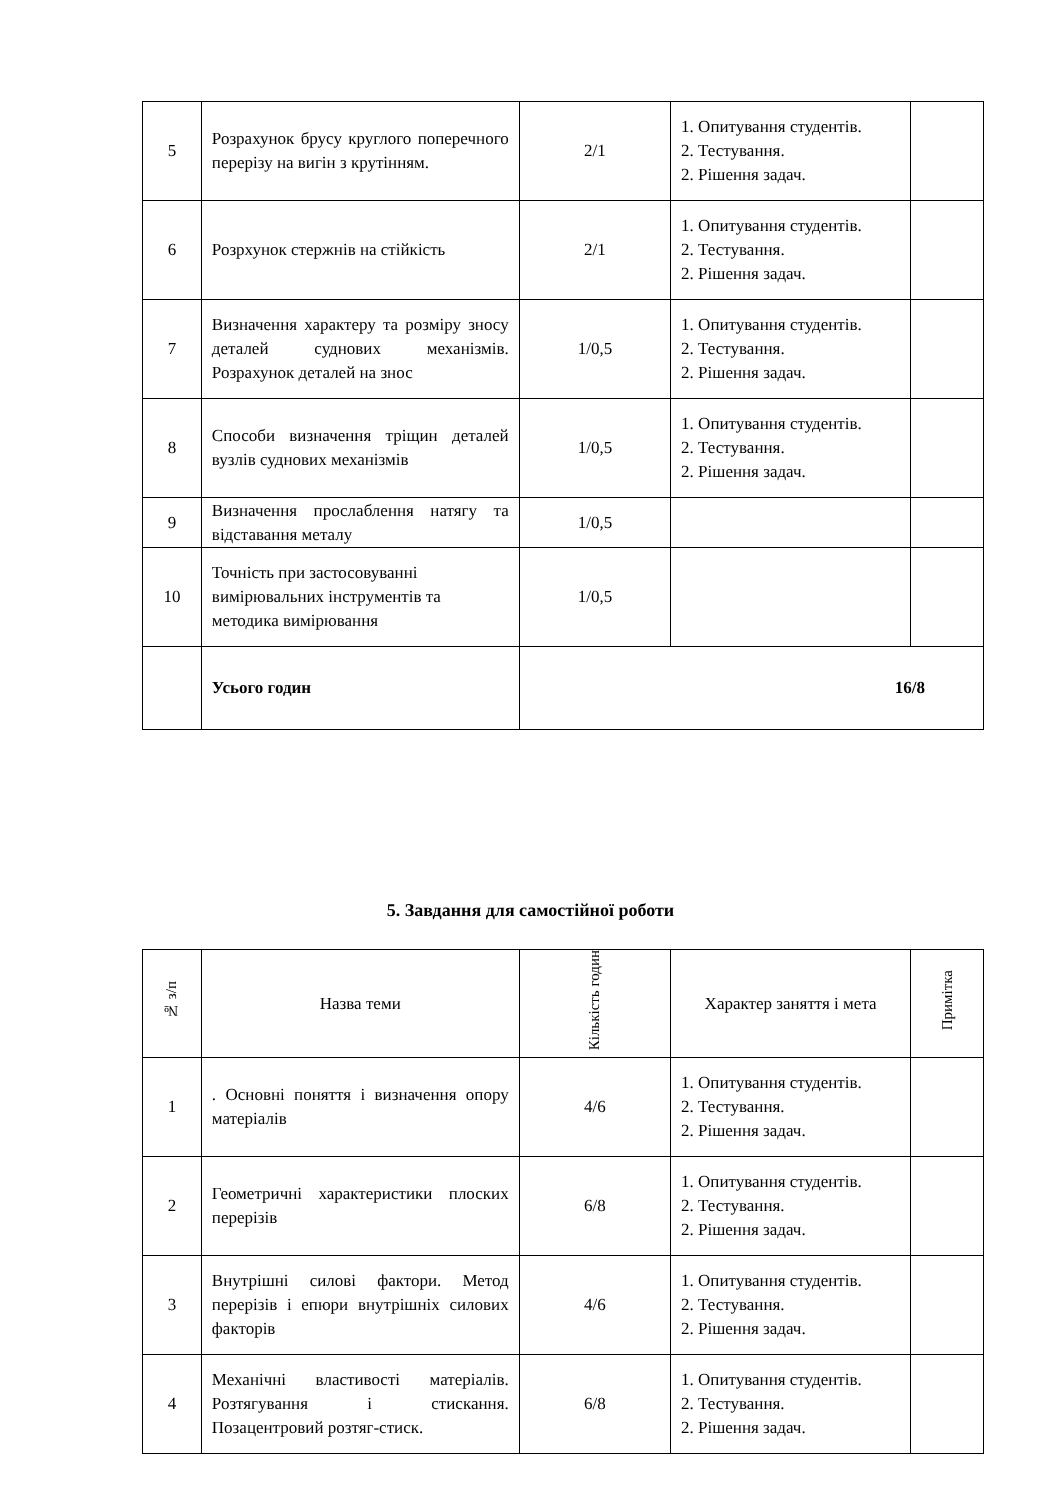| 5 | Розрахунок брусу круглого поперечного перерізу на вигін з крутінням. | 2/1 | 1. Опитування студентів. 2. Тестування. 2. Рішення задач. | |
| 6 | Розрхунок стержнів на стійкість | 2/1 | 1. Опитування студентів. 2. Тестування. 2. Рішення задач. | |
| 7 | Визначення характеру та розміру зносу деталей суднових механізмів. Розрахунок деталей на знос | 1/0,5 | 1. Опитування студентів. 2. Тестування. 2. Рішення задач. | |
| 8 | Способи визначення тріщин деталей вузлів суднових механізмів | 1/0,5 | 1. Опитування студентів. 2. Тестування. 2. Рішення задач. | |
| 9 | Визначення прослаблення натягу та відставання металу | 1/0,5 | | |
| 10 | Точність при застосовуванні вимірювальних інструментів та методика вимірювання | 1/0,5 | | |
| | Усього годин | 16/8 | | |
5. Завдання для самостійної роботи
| № з/п | Назва теми | Кількість годин | Характер заняття і мета | Примітка |
| --- | --- | --- | --- | --- |
| 1 | . Основні поняття і визначення опору матеріалів | 4/6 | 1. Опитування студентів. 2. Тестування. 2. Рішення задач. | |
| 2 | Геометричні характеристики плоских перерізів | 6/8 | 1. Опитування студентів. 2. Тестування. 2. Рішення задач. | |
| 3 | Внутрішні силові фактори. Метод перерізів і епюри внутрішніх силових факторів | 4/6 | 1. Опитування студентів. 2. Тестування. 2. Рішення задач. | |
| 4 | Механічні властивості матеріалів. Розтягування і стискання. Позацентровий розтяг-стиск. | 6/8 | 1. Опитування студентів. 2. Тестування. 2. Рішення задач. | |